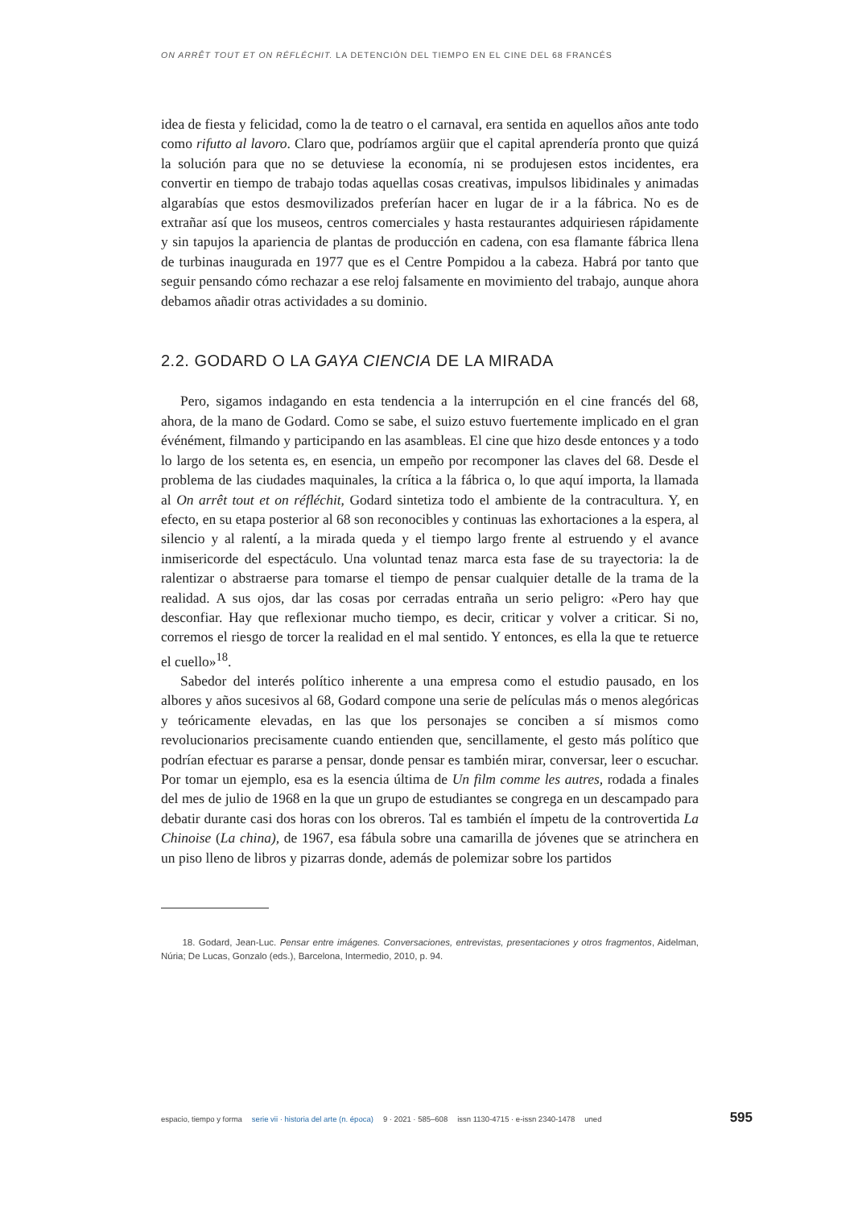ON ARRÊT TOUT ET ON RÉFLÉCHIT. LA DETENCIÓN DEL TIEMPO EN EL CINE DEL 68 FRANCÉS
idea de fiesta y felicidad, como la de teatro o el carnaval, era sentida en aquellos años ante todo como rifutto al lavoro. Claro que, podríamos argüir que el capital aprendería pronto que quizá la solución para que no se detuviese la economía, ni se produjesen estos incidentes, era convertir en tiempo de trabajo todas aquellas cosas creativas, impulsos libidinales y animadas algarabías que estos desmovilizados preferían hacer en lugar de ir a la fábrica. No es de extrañar así que los museos, centros comerciales y hasta restaurantes adquiriesen rápidamente y sin tapujos la apariencia de plantas de producción en cadena, con esa flamante fábrica llena de turbinas inaugurada en 1977 que es el Centre Pompidou a la cabeza. Habrá por tanto que seguir pensando cómo rechazar a ese reloj falsamente en movimiento del trabajo, aunque ahora debamos añadir otras actividades a su dominio.
2.2. GODARD O LA GAYA CIENCIA DE LA MIRADA
Pero, sigamos indagando en esta tendencia a la interrupción en el cine francés del 68, ahora, de la mano de Godard. Como se sabe, el suizo estuvo fuertemente implicado en el gran événément, filmando y participando en las asambleas. El cine que hizo desde entonces y a todo lo largo de los setenta es, en esencia, un empeño por recomponer las claves del 68. Desde el problema de las ciudades maquinales, la crítica a la fábrica o, lo que aquí importa, la llamada al On arrêt tout et on réfléchit, Godard sintetiza todo el ambiente de la contracultura. Y, en efecto, en su etapa posterior al 68 son reconocibles y continuas las exhortaciones a la espera, al silencio y al ralentí, a la mirada queda y el tiempo largo frente al estruendo y el avance inmisericorde del espectáculo. Una voluntad tenaz marca esta fase de su trayectoria: la de ralentizar o abstraerse para tomarse el tiempo de pensar cualquier detalle de la trama de la realidad. A sus ojos, dar las cosas por cerradas entraña un serio peligro: «Pero hay que desconfiar. Hay que reflexionar mucho tiempo, es decir, criticar y volver a criticar. Si no, corremos el riesgo de torcer la realidad en el mal sentido. Y entonces, es ella la que te retuerce el cuello»<sup>18</sup>.
Sabedor del interés político inherente a una empresa como el estudio pausado, en los albores y años sucesivos al 68, Godard compone una serie de películas más o menos alegóricas y teóricamente elevadas, en las que los personajes se conciben a sí mismos como revolucionarios precisamente cuando entienden que, sencillamente, el gesto más político que podrían efectuar es pararse a pensar, donde pensar es también mirar, conversar, leer o escuchar. Por tomar un ejemplo, esa es la esencia última de Un film comme les autres, rodada a finales del mes de julio de 1968 en la que un grupo de estudiantes se congrega en un descampado para debatir durante casi dos horas con los obreros. Tal es también el ímpetu de la controvertida La Chinoise (La china), de 1967, esa fábula sobre una camarilla de jóvenes que se atrinchera en un piso lleno de libros y pizarras donde, además de polemizar sobre los partidos
18. Godard, Jean-Luc. Pensar entre imágenes. Conversaciones, entrevistas, presentaciones y otros fragmentos, Aidelman, Núria; De Lucas, Gonzalo (eds.), Barcelona, Intermedio, 2010, p. 94.
espacio, tiempo y forma serie vii · historia del arte (n. época) 9 · 2021 · 585–608 issn 1130-4715 · e-issn 2340-1478 uned 595